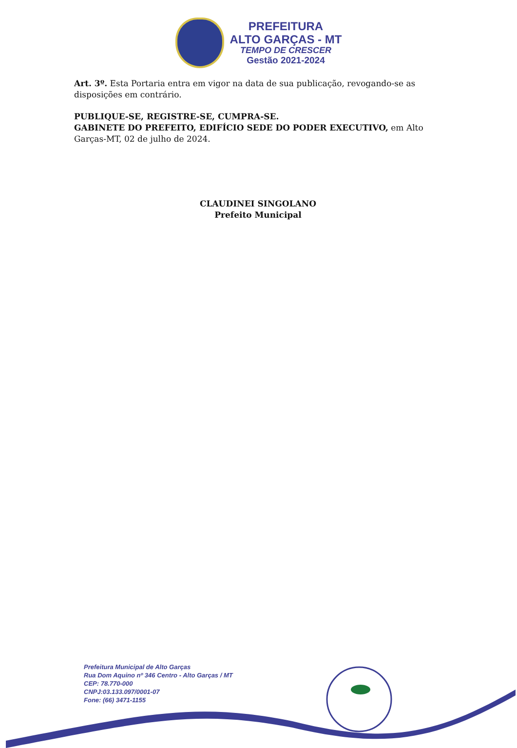PREFEITURA
ALTO GARÇAS - MT
TEMPO DE CRESCER
Gestão 2021-2024
Art. 3º. Esta Portaria entra em vigor na data de sua publicação, revogando-se as disposições em contrário.
PUBLIQUE-SE, REGISTRE-SE, CUMPRA-SE.
GABINETE DO PREFEITO, EDIFÍCIO SEDE DO PODER EXECUTIVO, em Alto Garças-MT, 02 de julho de 2024.
CLAUDINEI SINGOLANO
Prefeito Municipal
Prefeitura Municipal de Alto Garças
Rua Dom Aquino nº 346 Centro - Alto Garças / MT
CEP: 78.770-000
CNPJ:03.133.097/0001-07
Fone: (66) 3471-1155